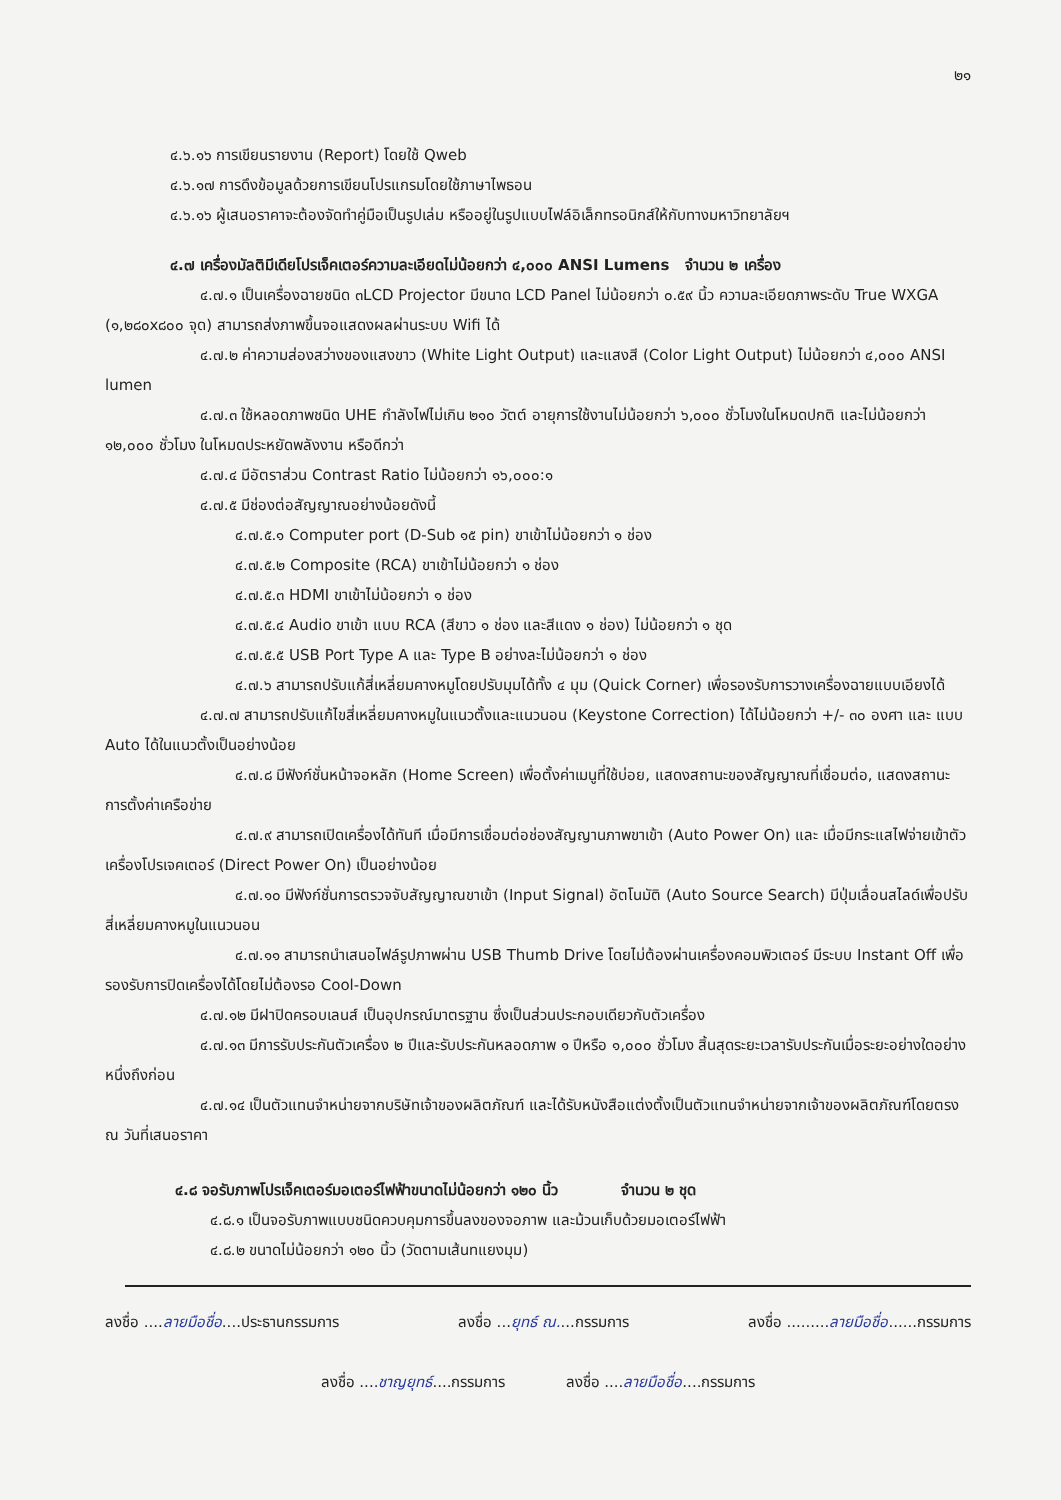๒๑
๔.๖.๑๖ การเขียนรายงาน (Report) โดยใช้ Qweb
๔.๖.๑๗ การดึงข้อมูลด้วยการเขียนโปรแกรมโดยใช้ภาษาไพธอน
๔.๖.๑๖ ผู้เสนอราคาจะต้องจัดทำคู่มือเป็นรูปเล่ม หรืออยู่ในรูปแบบไฟล์อิเล็กทรอนิกส์ให้กับทางมหาวิทยาลัยฯ
๔.๗ เครื่องมัลติมีเดียโปรเจ็คเตอร์ความละเอียดไม่น้อยกว่า ๔,๐๐๐ ANSI Lumens จำนวน ๒ เครื่อง
๔.๗.๑ เป็นเครื่องฉายชนิด ๓LCD Projector มีขนาด LCD Panel ไม่น้อยกว่า ๐.๕๙ นิ้ว ความละเอียดภาพระดับ True WXGA (๑,๒๘๐x๘๐๐ จุด) สามารถส่งภาพขึ้นจอแสดงผลผ่านระบบ Wifi ได้
๔.๗.๒ ค่าความส่องสว่างของแสงขาว (White Light Output) และแสงสี (Color Light Output) ไม่น้อยกว่า ๔,๐๐๐ ANSI lumen
๔.๗.๓ ใช้หลอดภาพชนิด UHE กำลังไฟไม่เกิน ๒๑๐ วัตต์ อายุการใช้งานไม่น้อยกว่า ๖,๐๐๐ ชั่วโมงในโหมดปกติ และไม่น้อยกว่า ๑๒,๐๐๐ ชั่วโมง ในโหมดประหยัดพลังงาน หรือดีกว่า
๔.๗.๔ มีอัตราส่วน Contrast Ratio ไม่น้อยกว่า ๑๖,๐๐๐:๑
๔.๗.๕ มีช่องต่อสัญญาณอย่างน้อยดังนี้
๔.๗.๕.๑ Computer port (D-Sub ๑๕ pin) ขาเข้าไม่น้อยกว่า ๑ ช่อง
๔.๗.๕.๒ Composite (RCA) ขาเข้าไม่น้อยกว่า ๑ ช่อง
๔.๗.๕.๓ HDMI ขาเข้าไม่น้อยกว่า ๑ ช่อง
๔.๗.๕.๔ Audio ขาเข้า แบบ RCA (สีขาว ๑ ช่อง และสีแดง ๑ ช่อง) ไม่น้อยกว่า ๑ ชุด
๔.๗.๕.๕ USB Port Type A และ Type B อย่างละไม่น้อยกว่า ๑ ช่อง
๔.๗.๖ สามารถปรับแก้สี่เหลี่ยมคางหมูโดยปรับมุมได้ทั้ง ๔ มุม (Quick Corner) เพื่อรองรับการวางเครื่องฉายแบบเอียงได้
๔.๗.๗ สามารถปรับแก้ไขสี่เหลี่ยมคางหมูในแนวตั้งและแนวนอน (Keystone Correction) ได้ไม่น้อยกว่า +/- ๓๐ องศา และ แบบ Auto ได้ในแนวตั้งเป็นอย่างน้อย
๔.๗.๘ มีฟังก์ชั่นหน้าจอหลัก (Home Screen) เพื่อตั้งค่าเมนูที่ใช้บ่อย, แสดงสถานะของสัญญาณที่เชื่อมต่อ, แสดงสถานะการตั้งค่าเครือข่าย
๔.๗.๙ สามารถเปิดเครื่องได้ทันที เมื่อมีการเชื่อมต่อช่องสัญญานภาพขาเข้า (Auto Power On) และ เมื่อมีกระแสไฟจ่ายเข้าตัวเครื่องโปรเจคเตอร์ (Direct Power On) เป็นอย่างน้อย
๔.๗.๑๐ มีฟังก์ชั่นการตรวจจับสัญญาณขาเข้า (Input Signal) อัตโนมัติ (Auto Source Search) มีปุ่มเลื่อนสไลด์เพื่อปรับสี่เหลี่ยมคางหมูในแนวนอน
๔.๗.๑๑ สามารถนำเสนอไฟล์รูปภาพผ่าน USB Thumb Drive โดยไม่ต้องผ่านเครื่องคอมพิวเตอร์ มีระบบ Instant Off เพื่อรองรับการปิดเครื่องได้โดยไม่ต้องรอ Cool-Down
๔.๗.๑๒ มีฝาปิดครอบเลนส์ เป็นอุปกรณ์มาตรฐาน ซึ่งเป็นส่วนประกอบเดียวกับตัวเครื่อง
๔.๗.๑๓ มีการรับประกันตัวเครื่อง ๒ ปีและรับประกันหลอดภาพ ๑ ปีหรือ ๑,๐๐๐ ชั่วโมง สิ้นสุดระยะเวลารับประกันเมื่อระยะอย่างใดอย่างหนึ่งถึงก่อน
๔.๗.๑๔ เป็นตัวแทนจำหน่ายจากบริษัทเจ้าของผลิตภัณฑ์ และได้รับหนังสือแต่งตั้งเป็นตัวแทนจำหน่ายจากเจ้าของผลิตภัณฑ์โดยตรง ณ วันที่เสนอราคา
๔.๘ จอรับภาพโปรเจ็คเตอร์มอเตอร์ไฟฟ้าขนาดไม่น้อยกว่า ๑๒๐ นิ้ว จำนวน ๒ ชุด
๔.๘.๑ เป็นจอรับภาพแบบชนิดควบคุมการขึ้นลงของจอภาพ และม้วนเก็บด้วยมอเตอร์ไฟฟ้า
๔.๘.๒ ขนาดไม่น้อยกว่า ๑๒๐ นิ้ว (วัดตามเส้นทแยงมุม)
ลงชื่อ ....ลายมือชื่อ....ประธานกรรมการ ลงชื่อ ...ยุทธ์ ณ....กรรมการ ลงชื่อ .........ลายมือชื่อ......กรรมการ
ลงชื่อ ....ชาญยุทธ์....กรรมการ ลงชื่อ ....ลายมือชื่อ....กรรมการ